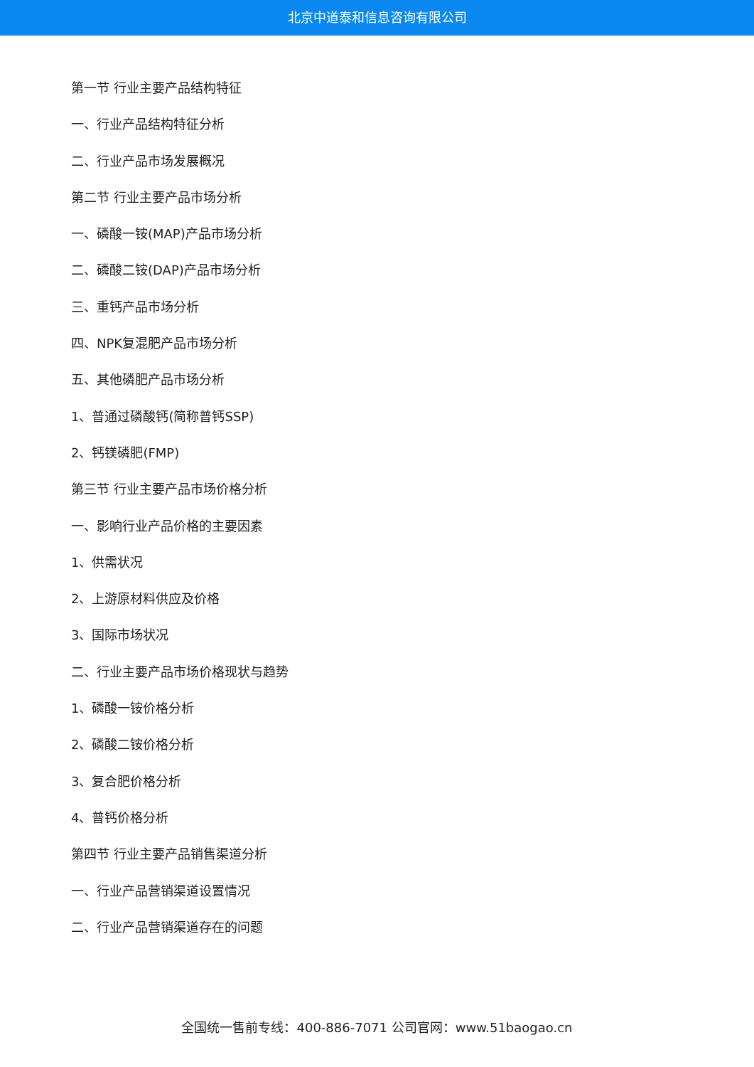北京中道泰和信息咨询有限公司
第一节 行业主要产品结构特征
一、行业产品结构特征分析
二、行业产品市场发展概况
第二节 行业主要产品市场分析
一、磷酸一铵(MAP)产品市场分析
二、磷酸二铵(DAP)产品市场分析
三、重钙产品市场分析
四、NPK复混肥产品市场分析
五、其他磷肥产品市场分析
1、普通过磷酸钙(简称普钙SSP)
2、钙镁磷肥(FMP)
第三节 行业主要产品市场价格分析
一、影响行业产品价格的主要因素
1、供需状况
2、上游原材料供应及价格
3、国际市场状况
二、行业主要产品市场价格现状与趋势
1、磷酸一铵价格分析
2、磷酸二铵价格分析
3、复合肥价格分析
4、普钙价格分析
第四节 行业主要产品销售渠道分析
一、行业产品营销渠道设置情况
二、行业产品营销渠道存在的问题
全国统一售前专线：400-886-7071 公司官网：www.51baogao.cn